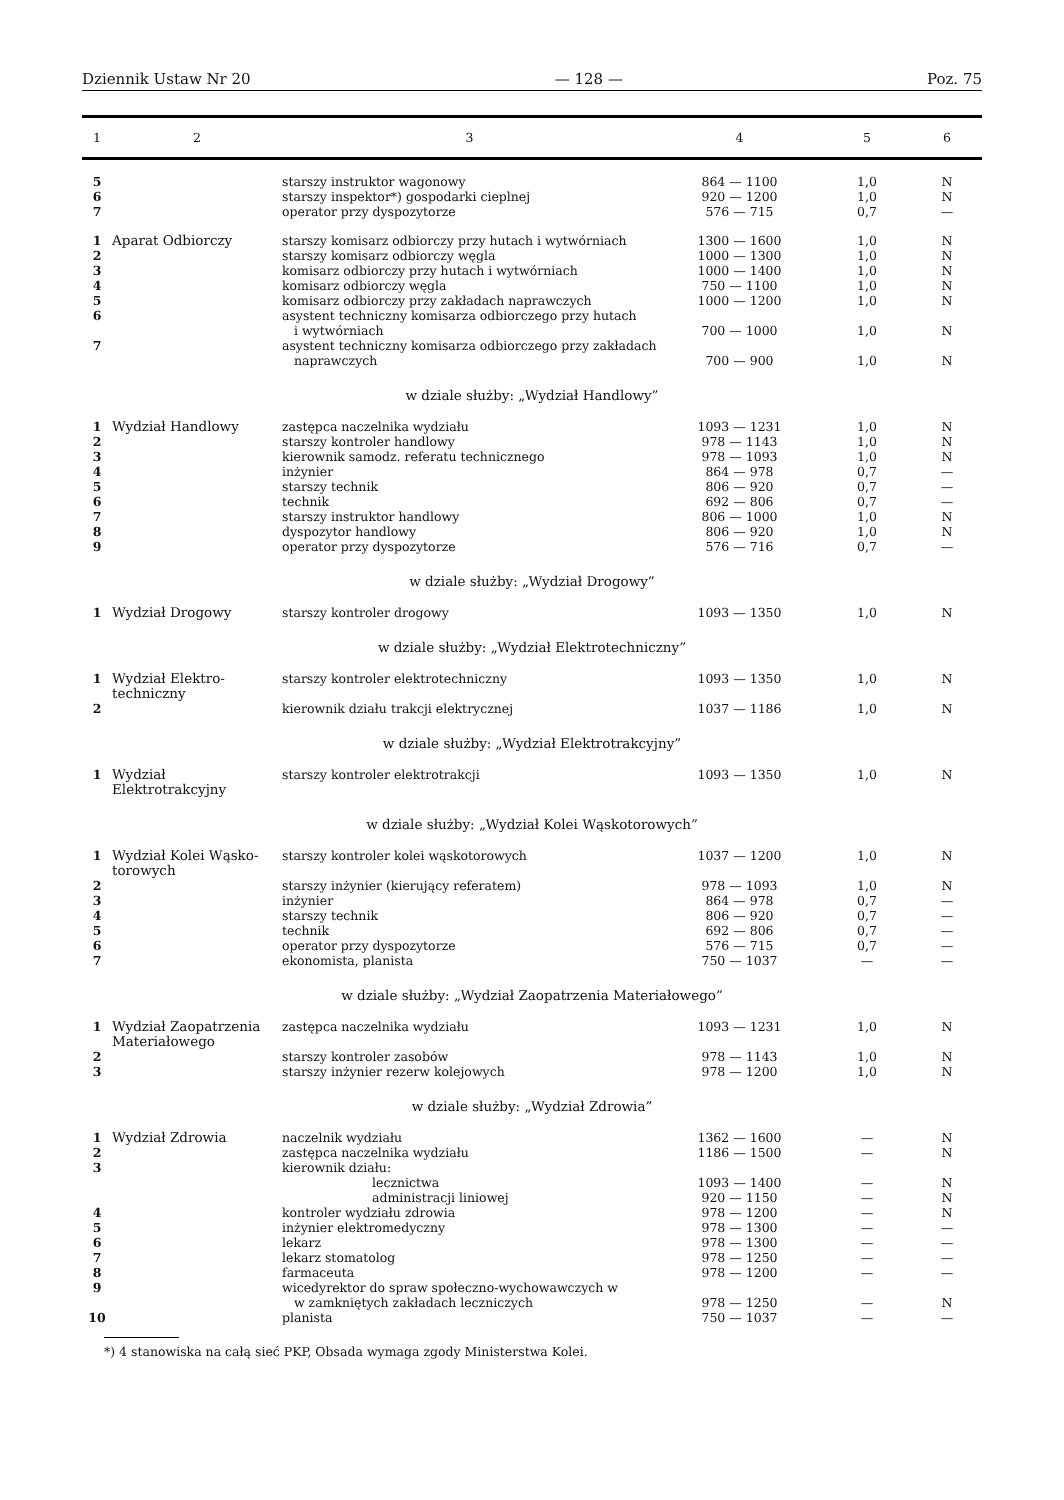Dziennik Ustaw Nr 20 — 128 — Poz. 75
| 1 | 2 | 3 | 4 | 5 | 6 |
| --- | --- | --- | --- | --- | --- |
| 5 | | starszy instruktor wagonowy | 864 — 1100 | 1,0 | N |
| 6 | | starszy inspektor*) gospodarki cieplnej | 920 — 1200 | 1,0 | N |
| 7 | | operator przy dyspozytorze | 576 — 715 | 0,7 | — |
| 1 | Aparat Odbiorczy | starszy komisarz odbiorczy przy hutach i wytwórniach | 1300 — 1600 | 1,0 | N |
| 2 | | starszy komisarz odbiorczy węgla | 1000 — 1300 | 1,0 | N |
| 3 | | komisarz odbiorczy przy hutach i wytwórniach | 1000 — 1400 | 1,0 | N |
| 4 | | komisarz odbiorczy węgla | 750 — 1100 | 1,0 | N |
| 5 | | komisarz odbiorczy przy zakładach naprawczych | 1000 — 1200 | 1,0 | N |
| 6 | | asystent techniczny komisarza odbiorczego przy hutach i wytwórniach | 700 — 1000 | 1,0 | N |
| 7 | | asystent techniczny komisarza odbiorczego przy zakładach naprawczych | 700 — 900 | 1,0 | N |
| w dziale służby: „Wydział Handlowy” | | | | | |
| 1 | Wydział Handlowy | zastępca naczelnika wydziału | 1093 — 1231 | 1,0 | N |
| 2 | | starszy kontroler handlowy | 978 — 1143 | 1,0 | N |
| 3 | | kierownik samodz. referatu technicznego | 978 — 1093 | 1,0 | N |
| 4 | | inżynier | 864 — 978 | 0,7 | — |
| 5 | | starszy technik | 806 — 920 | 0,7 | — |
| 6 | | technik | 692 — 806 | 0,7 | — |
| 7 | | starszy instruktor handlowy | 806 — 1000 | 1,0 | N |
| 8 | | dyspozytor handlowy | 806 — 920 | 1,0 | N |
| 9 | | operator przy dyspozytorze | 576 — 716 | 0,7 | — |
| w dziale służby: „Wydział Drogowy” | | | | | |
| 1 | Wydział Drogowy | starszy kontroler drogowy | 1093 — 1350 | 1,0 | N |
| w dziale służby: „Wydział Elektrotechniczny” | | | | | |
| 1 | Wydział Elektro- techniczny | starszy kontroler elektrotechniczny | 1093 — 1350 | 1,0 | N |
| 2 | | kierownik działu trakcji elektrycznej | 1037 — 1186 | 1,0 | N |
| w dziale służby: „Wydział Elektrotrakcyjny” | | | | | |
| 1 | Wydział Elektrotrakcyjny | starszy kontroler elektrotrakcji | 1093 — 1350 | 1,0 | N |
| w dziale służby: „Wydział Kolei Wąskotorowych” | | | | | |
| 1 | Wydział Kolei Wąsko- torowych | starszy kontroler kolei wąskotorowych | 1037 — 1200 | 1,0 | N |
| 2 | | starszy inżynier (kierujący referatem) | 978 — 1093 | 1,0 | N |
| 3 | | inżynier | 864 — 978 | 0,7 | — |
| 4 | | starszy technik | 806 — 920 | 0,7 | — |
| 5 | | technik | 692 — 806 | 0,7 | — |
| 6 | | operator przy dyspozytorze | 576 — 715 | 0,7 | — |
| 7 | | ekonomista, planista | 750 — 1037 | — | — |
| w dziale służby: „Wydział Zaopatrzenia Materiałowego” | | | | | |
| 1 | Wydział Zaopatrzenia Materiałowego | zastępca naczelnika wydziału | 1093 — 1231 | 1,0 | N |
| 2 | | starszy kontroler zasobów | 978 — 1143 | 1,0 | N |
| 3 | | starszy inżynier rezerw kolejowych | 978 — 1200 | 1,0 | N |
| w dziale służby: „Wydział Zdrowia” | | | | | |
| 1 | Wydział Zdrowia | naczelnik wydziału | 1362 — 1600 | — | N |
| 2 | | zastępca naczelnika wydziału | 1186 — 1500 | — | N |
| 3 | | kierownik działu: | | | |
| | | lecznictwa | 1093 — 1400 | — | N |
| | | administracji liniowej | 920 — 1150 | — | N |
| 4 | | kontroler wydziału zdrowia | 978 — 1200 | — | N |
| 5 | | inżynier elektromedyczny | 978 — 1300 | — | — |
| 6 | | lekarz | 978 — 1300 | — | — |
| 7 | | lekarz stomatolog | 978 — 1250 | — | — |
| 8 | | farmaceuta | 978 — 1200 | — | — |
| 9 | | wicedyrektor do spraw społeczno-wychowawczych w w zamkniętych zakładach leczniczych | 978 — 1250 | — | N |
| 10 | | planista | 750 — 1037 | — | — |
*) 4 stanowiska na całą sieć PKP, Obsada wymaga zgody Ministerstwa Kolei.